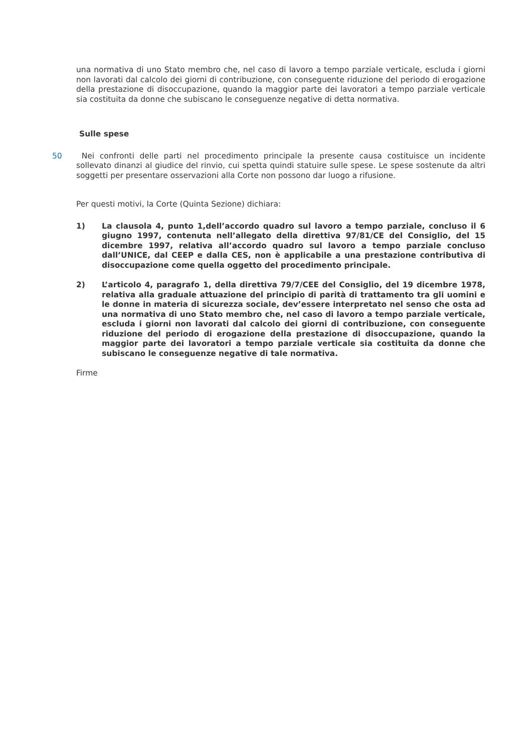una normativa di uno Stato membro che, nel caso di lavoro a tempo parziale verticale, escluda i giorni non lavorati dal calcolo dei giorni di contribuzione, con conseguente riduzione del periodo di erogazione della prestazione di disoccupazione, quando la maggior parte dei lavoratori a tempo parziale verticale sia costituita da donne che subiscano le conseguenze negative di detta normativa.
Sulle spese
50 Nei confronti delle parti nel procedimento principale la presente causa costituisce un incidente sollevato dinanzi al giudice del rinvio, cui spetta quindi statuire sulle spese. Le spese sostenute da altri soggetti per presentare osservazioni alla Corte non possono dar luogo a rifusione.
Per questi motivi, la Corte (Quinta Sezione) dichiara:
1) La clausola 4, punto 1,dell’accordo quadro sul lavoro a tempo parziale, concluso il 6 giugno 1997, contenuta nell’allegato della direttiva 97/81/CE del Consiglio, del 15 dicembre 1997, relativa all’accordo quadro sul lavoro a tempo parziale concluso dall’UNICE, dal CEEP e dalla CES, non è applicabile a una prestazione contributiva di disoccupazione come quella oggetto del procedimento principale.
2) L’articolo 4, paragrafo 1, della direttiva 79/7/CEE del Consiglio, del 19 dicembre 1978, relativa alla graduale attuazione del principio di parità di trattamento tra gli uomini e le donne in materia di sicurezza sociale, dev’essere interpretato nel senso che osta ad una normativa di uno Stato membro che, nel caso di lavoro a tempo parziale verticale, escluda i giorni non lavorati dal calcolo dei giorni di contribuzione, con conseguente riduzione del periodo di erogazione della prestazione di disoccupazione, quando la maggior parte dei lavoratori a tempo parziale verticale sia costituita da donne che subiscano le conseguenze negative di tale normativa.
Firme